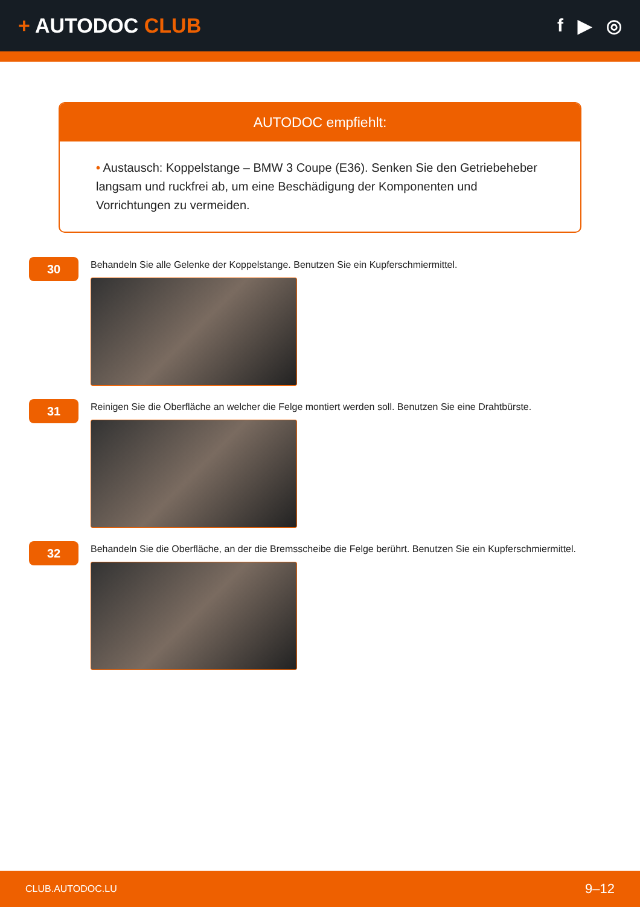+ AUTODOC CLUB f ▶ ◎
AUTODOC empfiehlt:
• Austausch: Koppelstange – BMW 3 Coupe (E36). Senken Sie den Getriebeheber langsam und ruckfrei ab, um eine Beschädigung der Komponenten und Vorrichtungen zu vermeiden.
30
Behandeln Sie alle Gelenke der Koppelstange. Benutzen Sie ein Kupferschmiermittel.
31
Reinigen Sie die Oberfläche an welcher die Felge montiert werden soll. Benutzen Sie eine Drahtbürste.
32
Behandeln Sie die Oberfläche, an der die Bremsscheibe die Felge berührt. Benutzen Sie ein Kupferschmiermittel.
CLUB.AUTODOC.LU 9–12